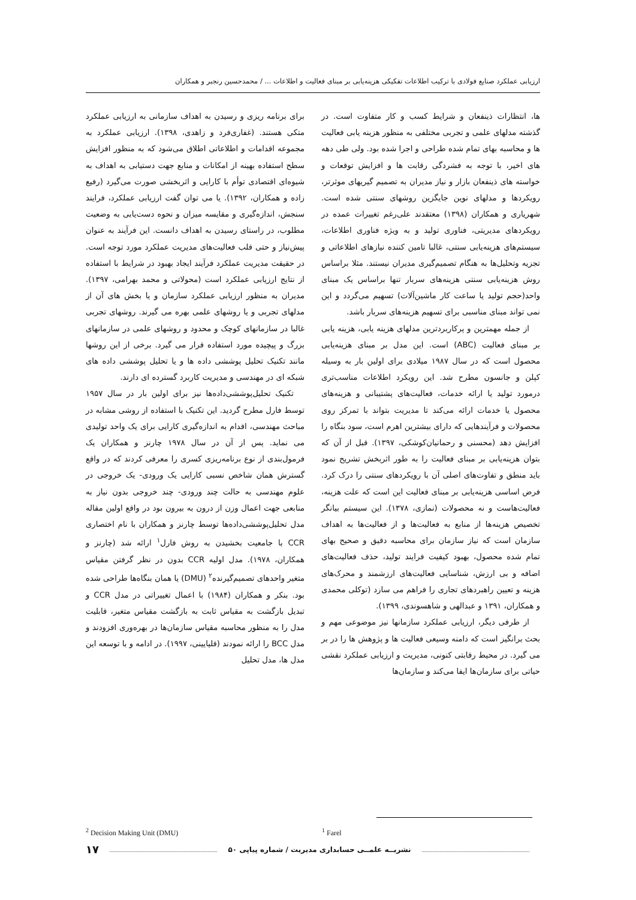ارزیابی عملکرد صنایع فولادی با ترکیب اطلاعات تفکیکی هزینه‌یابی بر مبنای فعالیت و اطلاعات ... / محمدحسین رنجبر و همکاران
ها، انتظارات ذینفعان و شرایط کسب و کار متفاوت است. در گذشته مدلهای علمی و تجربی مختلفی به منظور هزینه یابی فعالیت ها و محاسبه بهای تمام شده طراحی و اجرا شده بود. ولی طی دهه های اخیر، با توجه به فشردگی رقابت ها و افزایش توقعات و خواسته های ذینفعان بازار و نیاز مدیران به تصمیم گیریهای موثرتر، رویکردها و مدلهای نوین جایگزین روشهای سنتی شده است. شهریاری و همکاران (۱۳۹۸) معتقدند علی‌رغم تغییرات عمده در رویکردهای مدیریتی، فناوری تولید و به ویژه فناوری اطلاعات، سیستم‌های هزینه‌یابی سنتی، غالبا تامین کننده نیازهای اطلاعاتی و تجزیه وتحلیل‌ها به هنگام تصمیم‌گیری مدیران نیستند. مثلا براساس روش هزینه‌یابی سنتی هزینه‌های سربار تنها براساس یک مبنای واحد(حجم تولید یا ساعت کار ماشین‌آلات) تسهیم می‌گردد و این نمی تواند مبنای مناسبی برای تسهیم هزینه‌های سربار باشد.
از جمله مهمترین و پرکاربردترین مدلهای هزینه یابی، هزینه یابی بر مبنای فعالیت (ABC) است. این مدل بر مبنای هزینه‌یابی محصول است که در سال ۱۹۸۷ میلادی برای اولین بار به وسیله کپلن و جانسون مطرح شد. این رویکرد اطلاعات مناسب‌تری درمورد تولید یا ارائه خدمات، فعالیت‌های پشتیبانی و هزینه‌های محصول یا خدمات ارائه می‌کند تا مدیریت بتواند با تمرکز روی محصولات و فرآیندهایی که دارای بیشترین اهرم است، سود بنگاه را افزایش دهد (محسنی و رحمانیان‌کوشکی، ۱۳۹۷). قبل از آن که بتوان هزینه‌یابی بر مبنای فعالیت را به طور اثربخش تشریح نمود باید منطق و تفاوت‌های اصلی آن با رویکردهای سنتی را درک کرد. فرض اساسی هزینه‌یابی بر مبنای فعالیت این است که علت هزینه، فعالیت‌هاست و نه محصولات (نمازی، ۱۳۷۸). این سیستم بیانگر تخصیص هزینه‌ها از منابع به فعالیت‌ها و از فعالیت‌ها به اهداف سازمان است که نیاز سازمان برای محاسبه دقیق و صحیح بهای تمام شده محصول، بهبود کیفیت فرایند تولید، حذف فعالیت‌های اضافه و بی ارزش، شناسایی فعالیت‌های ارزشمند و محرک‌های هزینه و تعیین راهبردهای تجاری را فراهم می سازد (توکلی محمدی و همکاران، ۱۳۹۱ و عبدالهی و شاهسوندی، ۱۳۹۹).
از طرفی دیگر، ارزیابی عملکرد سازمانها نیز موضوعی مهم و بحث برانگیز است که دامنه وسیعی فعالیت ها و پژوهش ها را در بر می گیرد. در محیط رقابتی کنونی، مدیریت و ارزیابی عملکرد نقشی حیاتی برای سازمان‌ها ایفا می‌کند و سازمان‌ها
برای برنامه ریزی و رسیدن به اهداف سازمانی به ارزیابی عملکرد متکی هستند. (غفاری‌فرد و زاهدی، ۱۳۹۸). ارزیابی عملکرد به مجموعه اقدامات و اطلاعاتی اطلاق می‌شود که به منظور افزایش سطح استفاده بهینه از امکانات و منابع جهت دستیابی به اهداف به شیوه‌ای اقتصادی توأم با کارایی و اثربخشی صورت می‌گیرد (رفیع زاده و همکاران، ۱۳۹۲). یا می توان گفت ارزیابی عملکرد، فرایند سنجش، اندازه‌گیری و مقایسه میزان و نحوه دست‌یابی به وضعیت مطلوب، در راستای رسیدن به اهداف دانست. این فرآیند به عنوان پیش‌نیاز و حتی قلب فعالیت‌های مدیریت عملکرد مورد توجه است. در حقیقت مدیریت عملکرد فرآیند ایجاد بهبود در شرایط با استفاده از نتایج ارزیابی عملکرد است (محولاتی و محمد بهرامی، ۱۳۹۷). مدیران به منظور ارزیابی عملکرد سازمان و یا بخش های آن از مدلهای تجربی و یا روشهای علمی بهره می گیرند. روشهای تجربی غالبا در سازمانهای کوچک و محدود و روشهای علمی در سازمانهای بزرگ و پیچیده مورد استفاده قرار می گیرد. برخی از این روشها مانند تکنیک تحلیل پوششی داده ها و یا تحلیل پوششی داده های شبکه ای در مهندسی و مدیریت کاربرد گسترده ای دارند.
تکنیک تحلیل‌پوششی‌داده‌ها نیز برای اولین بار در سال ۱۹۵۷ توسط فارل مطرح گردید. این تکنیک با استفاده از روشی مشابه در مباحث مهندسی، اقدام به اندازه‌گیری کارایی برای یک واحد تولیدی می نماید. پس از آن در سال ۱۹۷۸ چارنز و همکاران یک فرمول‌بندی از نوع برنامه‌ریزی کسری را معرفی کردند که در واقع گسترش همان شاخص نسبی کارایی یک ورودی- یک خروجی در علوم مهندسی به حالت چند ورودی- چند خروجی بدون نیاز به منابعی جهت اعمال وزن از درون به بیرون بود در واقع اولین مقاله مدل تحلیل‌پوششی‌داده‌ها توسط چارنز و همکاران با نام اختصاری CCR با جامعیت بخشیدن به روش فارل<sup>۱</sup> ارائه شد (چارنز و همکاران، ۱۹۷۸). مدل اولیه CCR بدون در نظر گرفتن مقیاس متغیر واحدهای تصمیم‌گیرنده<sup>۲</sup> (DMU) یا همان بنگاه‌ها طراحی شده بود. بنکر و همکاران (۱۹۸۴) با اعمال تغییراتی در مدل CCR و تبدیل بازگشت به مقیاس ثابت به بازگشت مقیاس متغیر، قابلیت مدل را به منظور محاسبه مقیاس سازمان‌ها در بهره‌وری افزودند و مدل BCC را ارائه نمودند (قلیایینی، ۱۹۹۷). در ادامه و با توسعه این مدل ها، مدل تحلیل
<sup>2</sup> Decision Making Unit (DMU) <sup>1</sup> Farel
نشریــه علمــی حسابداری مدیریت / شماره پیاپی ۵۰
۱۷